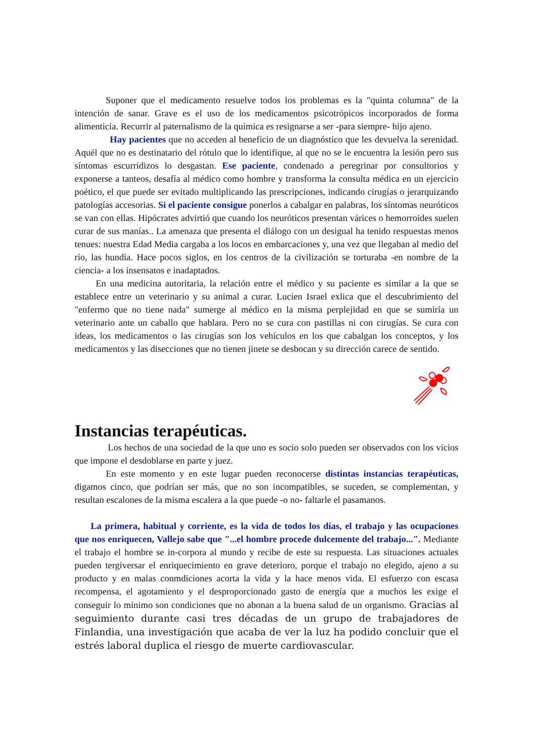Suponer que el medicamento resuelve todos los problemas es la "quinta columna" de la intención de sanar. Grave es el uso de los medicamentos psicotrópicos incorporados de forma alimenticia. Recurrir al paternalismo de la química es resignarse a ser -para siempre- hijo ajeno.
Hay pacientes que no acceden al beneficio de un diagnóstico que les devuelva la serenidad. Aquél que no es destinatario del rótulo que lo identifique, al que no se le encuentra la lesión pero sus síntomas escurridizos lo desgastan. Ese paciente, condenado a peregrinar por consultorios y exponerse a tanteos, desafía al médico como hombre y transforma la consulta médica en un ejercicio poético, el que puede ser evitado multiplicando las prescripciones, indicando cirugías o jerarquizando patologías accesorias. Si el paciente consigue ponerlos a cabalgar en palabras, los síntomas neuróticos se van con ellas. Hipócrates advirtió que cuando los neuróticos presentan várices o hemorroides suelen curar de sus manías.. La amenaza que presenta el diálogo con un desigual ha tenido respuestas menos tenues: nuestra Edad Media cargaba a los locos en embarcaciones y, una vez que llegaban al medio del río, las hundía. Hace pocos siglos, en los centros de la civilización se torturaba -en nombre de la ciencia- a los insensatos e inadaptados.
En una medicina autoritaria, la relación entre el médico y su paciente es similar a la que se establece entre un veterinario y su animal a curar. Lucien Israel exlica que el descubrimiento del "enfermo que no tiene nada" sumerge al médico en la misma perplejidad en que se sumiría un veterinario ante un caballo que hablara. Pero no se cura con pastillas ni con cirugías. Se cura con ideas, los medicamentos o las cirugías son los vehículos en los que cabalgan los conceptos, y los medicamentos y las disecciones que no tienen jinete se desbocan y su dirección carece de sentido.
Instancias terapéuticas.
Los hechos de una sociedad de la que uno es socio solo pueden ser observados con los vicios que impone el desdoblarse en parte y juez.
En este momento y en este lugar pueden reconocerse distintas instancias terapéuticas, digamos cinco, que podrían ser más, que no son incompatibles, se suceden, se complementan, y resultan escalones de la misma escalera a la que puede -o no- faltarle el pasamanos.
La primera, habitual y corriente, es la vida de todos los días, el trabajo y las ocupaciones que nos enriquecen, Vallejo sabe que "...el hombre procede dulcemente del trabajo...". Mediante el trabajo el hombre se in-corpora al mundo y recibe de este su respuesta. Las situaciones actuales pueden tergiversar el enriquecimiento en grave deterioro, porque el trabajo no elegido, ajeno a su producto y en malas conmdiciones acorta la vida y la hace menos vida. El esfuerzo con escasa recompensa, el agotamiento y el desproporcionado gasto de energía que a muchos les exige el conseguir lo mínimo son condiciones que no abonan a la buena salud de un organismo. Gracias al seguimiento durante casi tres décadas de un grupo de trabajadores de Finlandia, una investigación que acaba de ver la luz ha podido concluir que el estrés laboral duplica el riesgo de muerte cardiovascular.